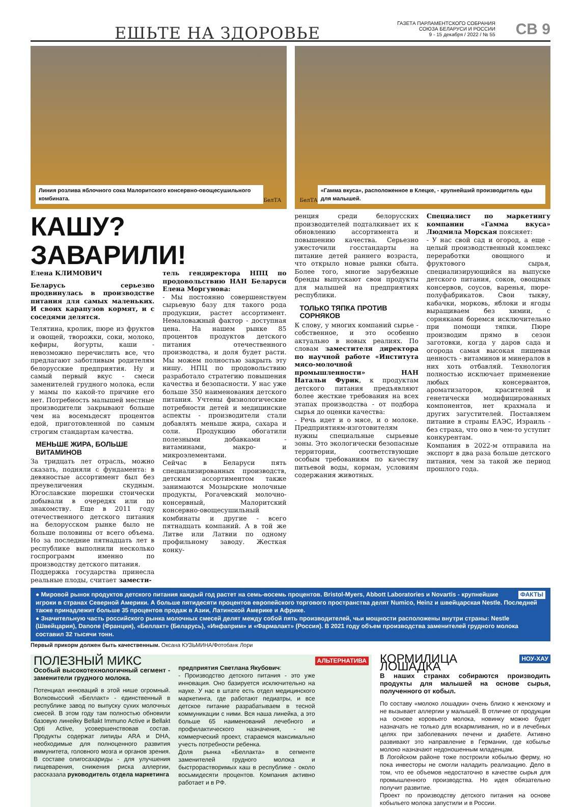ЕШЬТЕ НА ЗДОРОВЬЕ
ГАЗЕТА ПАРЛАМЕНТСКОГО СОБРАНИЯ
СОЮЗА БЕЛАРУСИ И РОССИИ
9 - 15 декабря / 2022 / № 55
СВ 9
Линия розлива яблочного сока Малоритского консервно-овощесушильного комбината. БелТА
БелТА «Гамма вкуса», расположенное в Клецке, - крупнейший производитель еды для малышей.
КАШУ? ЗАВАРИЛИ!
Елена КЛИМОВИЧ
Беларусь серьезно продвинулась в производстве питания для самых маленьких. И своих карапузов кормят, и с соседями делятся.
Телятина, кролик, пюре из фруктов и овощей, творожки, соки, молоко, кефиры, йогурты, каши - невозможно перечислить все, что предлагают заботливым родителям белорусские предприятия. Ну и самый первый вкус - смеси заменителей грудного молока, если у мамы по какой-то причине его нет. Потребность малышей местные производители закрывают больше чем на восемьдесят процентов едой, приготовленной по самым строгим стандартам качества.
МЕНЬШЕ ЖИРА, БОЛЬШЕ ВИТАМИНОВ
За тридцать лет отрасль, можно сказать, подняли с фундамента: в девяностые ассортимент был без преувеличения скудным. Югославские пюрешки стоически добывали в очередях или по знакомству. Еще в 2011 году отечественного детского питания на белорусском рынке было не больше половины от всего объема. Но за последние пятнадцать лет в республике выполнили несколько госпрограмм именно по производству детского питания.
Поддержка государства принесла реальные плоды, считает замести-
тель гендиректора НПЦ по продовольствию НАН Беларуси Елена Моргунова:
- Мы постоянно совершенствуем сырьевую базу для такого рода продукции, растет ассортимент. Немаловажный фактор - доступная цена. На нашем рынке 85 процентов продуктов детского питания отечественного производства, и доля будет расти. Мы можем полностью закрыть эту нишу. НПЦ по продовольствию разработало стратегию повышения качества и безопасности. У нас уже больше 350 наименования детского питания. Учтены физиологические потребности детей и медицинские аспекты - производители стали добавлять меньше жира, сахара и соли. Продукцию обогатили полезными добавками - витаминами, макро- и микроэлементами.
Сейчас в Беларуси пять специализированных производств, детским ассортиментом также занимаются Мозырские молочные продукты, Рогачевский молочно-консервный, Малоритский консервно-овощесушильный комбинаты и другие - всего пятнадцать компаний. А в той же Литве или Латвии по одному профильному заводу. Жесткая конку-
ренция среди белорусских производителей подталкивает их к обновлению ассортимента и повышению качества. Серьезно ужесточили госстандарты на питание детей раннего возраста, что открыло новые рынки сбыта. Более того, многие зарубежные бренды выпускают свои продукты для малышей на предприятиях республики.
ТОЛЬКО ТЯПКА ПРОТИВ СОРНЯКОВ
К слову, у многих компаний сырье - собственное, и это особенно актуально в новых реалиях. По словам заместителя директора по научной работе «Института мясо-молочной промышленности» НАН Натальи Фурик, к продуктам детского питания предъявляют более жесткие требования на всех этапах производства - от подбора сырья до оценки качества:
- Речь идет и о мясе, и о молоке. Предприятиям-изготовителям нужны специальные сырьевые зоны. Это экологически безопасные территории, соответствующие особым требованиям по качеству питьевой воды, кормам, условиям содержания животных.
Специалист по маркетингу компании «Гамма вкуса» Людмила Морская поясняет:
- У нас свой сад и огород, а еще - целый производственный комплекс переработки овощного и фруктового сырья, специализирующийся на выпуске детского питания, соков, овощных консервов, соусов, варенья, пюре-полуфабрикатов. Свои тыкву, кабачки, морковь, яблоки и ягоды выращиваем без химии, с сорняками боремся исключительно при помощи тяпки. Пюре производим прямо в сезон заготовки, когда у даров сада и огорода самая высокая пищевая ценность - витаминов и минералов в них хоть отбавляй. Технология полностью исключает применение любых консервантов, ароматизаторов, красителей и генетически модифицированных компонентов, нет крахмала и других загустителей. Поставляем питание в страны ЕАЭС, Израиль - без страха, что оно в чем-то уступит конкурентам.
Компания в 2022-м отправила на экспорт в два раза больше детского питания, чем за такой же период прошлого года.
ФАКТЫ ● Мировой рынок продуктов детского питания каждый год растет на семь-восемь процентов. Bristol-Myers, Abbott Laboratories и Novartis - крупнейшие игроки в странах Северной Америки. А больше пятидесяти процентов европейского торгового пространства делят Numico, Heinz и швейцарская Nestle. Последней также принадлежит больше 35 процентов продаж в Азии, Латинской Америке и Африке.
● Значительную часть российского рынка молочных смесей делят между собой пять производителей, чьи мощности расположены внутри страны: Nestle (Швейцария), Danone (Франция), «Беллакт» (Беларусь), «Инфаприм» и «Фармалакт» (Россия). В 2021 году объем производства заменителей грудного молока составил 32 тысячи тонн.
Первый прикорм должен быть качественным. Оксана КУЗЬМИНА/Фотобанк Лори
АЛЬТЕРНАТИВА
ПОЛЕЗНЫЙ МИКС
Особый высокотехнологичный сегмент - заменители грудного молока.
Потенциал инноваций в этой нише огромный. Волковысский «Беллакт» - единственный в республике завод по выпуску сухих молочных смесей. В этом году там полностью обновили базовую линейку Bellakt Immuno Active и Bellakt Opti Active, усовершенствовав состав. Продукты содержат липиды ARA и DHA, необходимые для полноценного развития иммунитета, головного мозга и органов зрения. В составе олигосахариды - для улучшения пищеварения, снижения риска аллергии, рассказала руководитель отдела маркетинга
предприятия Светлана Якубович:
- Производство детского питания - это уже инновация. Оно базируется исключительно на науке. У нас в штате есть отдел медицинского маркетинга, где работают педиатры, и все детское питание разрабатываем в тесной коммуникации с ними. Вся наша линейка, а это больше 65 наименований лечебного и профилактического назначения, - не коммерческий проект, стараемся максимально учесть потребности ребенка.
Доля рынка «Беллакта» в сегменте заменителей грудного молока и быстрорастворимых каш в республике - около восьмидесяти процентов. Компания активно работает и в РФ.
НОУ-ХАУ
КОРМИЛИЦА ЛОШАДКА
В наших странах собираются производить продукты для малышей на основе сырья, полученного от кобыл.
По составу «молоко лошадки» очень близко к женскому и не вызывает аллергии у малышей. В отличие от продукции на основе коровьего молока, новинку можно будет назначать не только для вскармливания, но и в лечебных целях при заболеваниях печени и диабете. Активно развивают это направление в Германии, где кобылье молоко назначают недоношенным младенцам.
В Логойском районе тоже построили кобылью ферму, но пока инвесторы не смогли наладить реализацию. Дело в том, что ее объемов недостаточно в качестве сырья для промышленного производства. Но идея обязательно получит развитие.
Проект по производству детского питания на основе кобыльего молока запустили и в России.